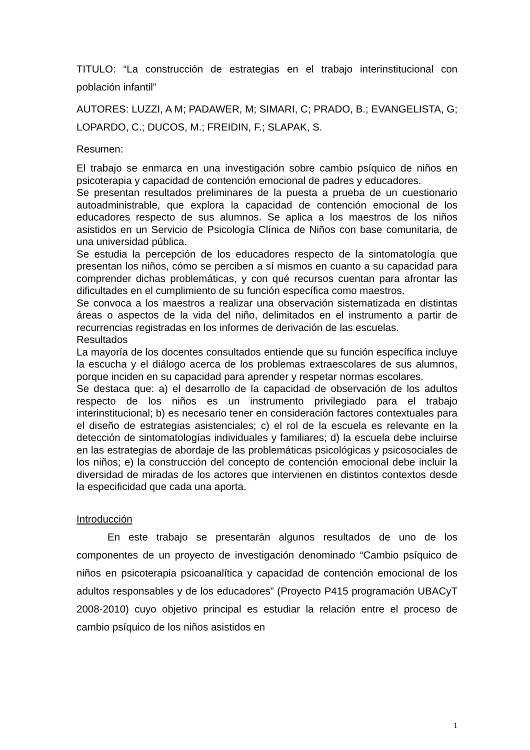TITULO: “La construcción de estrategias en el trabajo interinstitucional con población infantil”
AUTORES: LUZZI, A M; PADAWER, M; SIMARI, C; PRADO, B.; EVANGELISTA, G; LOPARDO, C.; DUCOS, M.; FREIDIN, F.; SLAPAK, S.
Resumen:
El trabajo se enmarca en una investigación sobre cambio psíquico de niños en psicoterapia y capacidad de contención emocional de padres y educadores.
Se presentan resultados preliminares de la puesta a prueba de un cuestionario autoadministrable, que explora la capacidad de contención emocional de los educadores respecto de sus alumnos. Se aplica a los maestros de los niños asistidos en un Servicio de Psicología Clínica de Niños con base comunitaria, de una universidad pública.
Se estudia la percepción de los educadores respecto de la sintomatología que presentan los niños, cómo se perciben a sí mismos en cuanto a su capacidad para comprender dichas problemáticas, y con qué recursos cuentan para afrontar las dificultades en el cumplimiento de su función específica como maestros.
Se convoca a los maestros a realizar una observación sistematizada en distintas áreas o aspectos de la vida del niño, delimitados en el instrumento a partir de recurrencias registradas en los informes de derivación de las escuelas.
Resultados
La mayoría de los docentes consultados entiende que su función específica incluye la escucha y el diálogo acerca de los problemas extraescolares de sus alumnos, porque inciden en su capacidad para aprender y respetar normas escolares.
Se destaca que: a) el desarrollo de la capacidad de observación de los adultos respecto de los niños es un instrumento privilegiado para el trabajo interinstitucional; b) es necesario tener en consideración factores contextuales para el diseño de estrategias asistenciales; c) el rol de la escuela es relevante en la detección de sintomatologías individuales y familiares; d) la escuela debe incluirse en las estrategias de abordaje de las problemáticas psicológicas y psicosociales de los niños; e) la construcción del concepto de contención emocional debe incluir la diversidad de miradas de los actores que intervienen en distintos contextos desde la especificidad que cada una aporta.
Introducción
En este trabajo se presentarán algunos resultados de uno de los componentes de un proyecto de investigación denominado “Cambio psíquico de niños en psicoterapia psicoanalítica y capacidad de contención emocional de los adultos responsables y de los educadores” (Proyecto P415 programación UBACyT 2008-2010) cuyo objetivo principal es estudiar la relación entre el proceso de cambio psíquico de los niños asistidos en
1